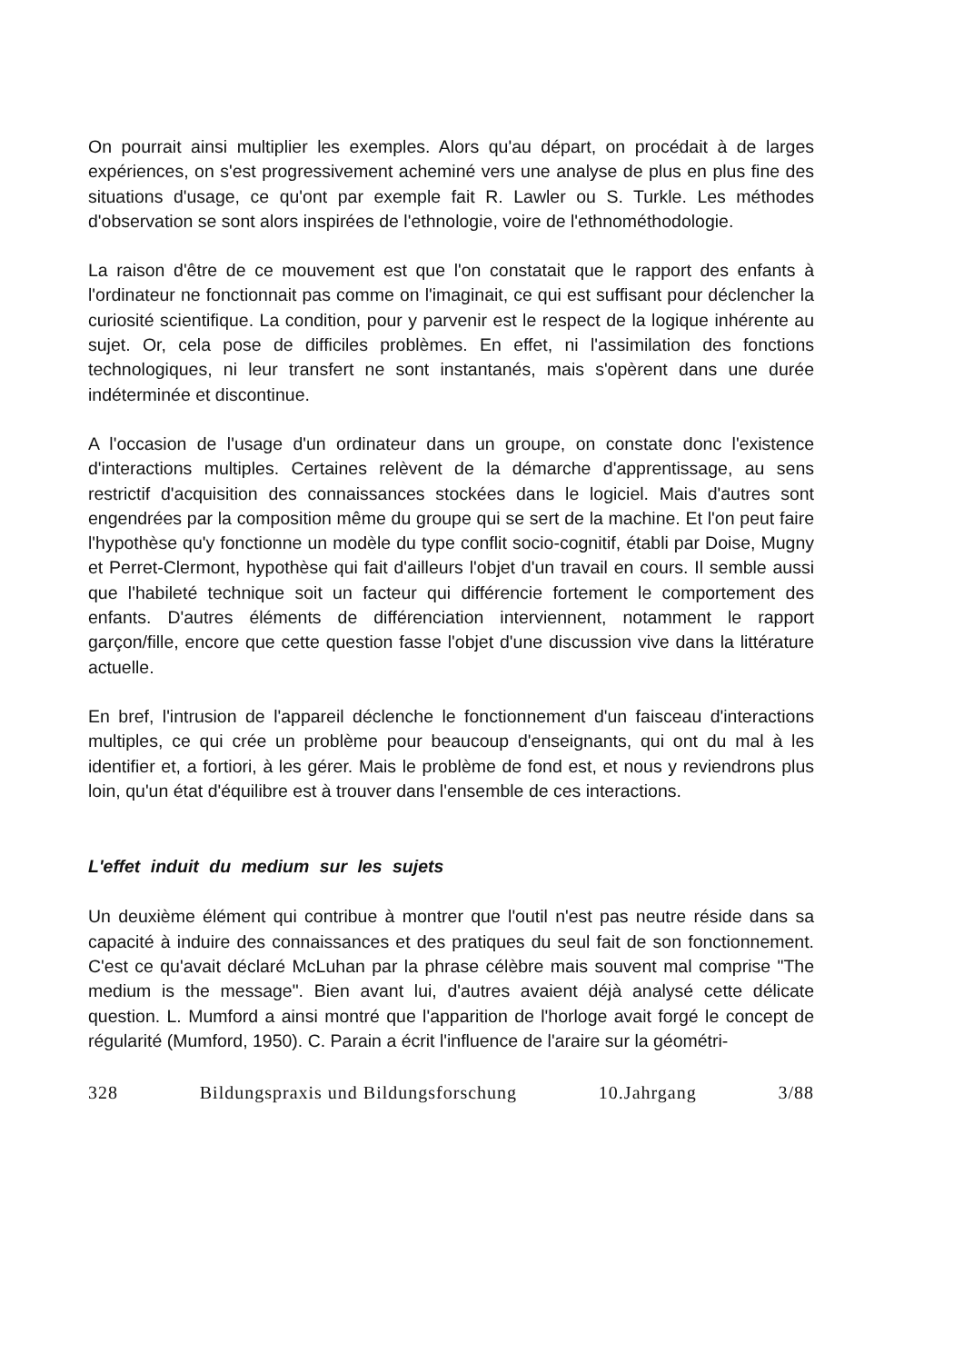On pourrait ainsi multiplier les exemples. Alors qu'au départ, on procédait à de larges expériences, on s'est progressivement acheminé vers une analyse de plus en plus fine des situations d'usage, ce qu'ont par exemple fait R. Lawler ou S. Turkle. Les méthodes d'observation se sont alors inspirées de l'ethnologie, voire de l'ethnométhodologie.
La raison d'être de ce mouvement est que l'on constatait que le rapport des enfants à l'ordinateur ne fonctionnait pas comme on l'imaginait, ce qui est suffisant pour déclencher la curiosité scientifique. La condition, pour y parvenir est le respect de la logique inhérente au sujet. Or, cela pose de difficiles problèmes. En effet, ni l'assimilation des fonctions technologiques, ni leur transfert ne sont instantanés, mais s'opèrent dans une durée indéterminée et discontinue.
A l'occasion de l'usage d'un ordinateur dans un groupe, on constate donc l'existence d'interactions multiples. Certaines relèvent de la démarche d'apprentissage, au sens restrictif d'acquisition des connaissances stockées dans le logiciel. Mais d'autres sont engendrées par la composition même du groupe qui se sert de la machine. Et l'on peut faire l'hypothèse qu'y fonctionne un modèle du type conflit socio-cognitif, établi par Doise, Mugny et Perret-Clermont, hypothèse qui fait d'ailleurs l'objet d'un travail en cours. Il semble aussi que l'habileté technique soit un facteur qui différencie fortement le comportement des enfants. D'autres éléments de différenciation interviennent, notamment le rapport garçon/fille, encore que cette question fasse l'objet d'une discussion vive dans la littérature actuelle.
En bref, l'intrusion de l'appareil déclenche le fonctionnement d'un faisceau d'interactions multiples, ce qui crée un problème pour beaucoup d'enseignants, qui ont du mal à les identifier et, a fortiori, à les gérer. Mais le problème de fond est, et nous y reviendrons plus loin, qu'un état d'équilibre est à trouver dans l'ensemble de ces interactions.
L'effet induit du medium sur les sujets
Un deuxième élément qui contribue à montrer que l'outil n'est pas neutre réside dans sa capacité à induire des connaissances et des pratiques du seul fait de son fonctionnement. C'est ce qu'avait déclaré McLuhan par la phrase célèbre mais souvent mal comprise "The medium is the message". Bien avant lui, d'autres avaient déjà analysé cette délicate question. L. Mumford a ainsi montré que l'apparition de l'horloge avait forgé le concept de régularité (Mumford, 1950). C. Parain a écrit l'influence de l'araire sur la géométri-
328 Bildungspraxis und Bildungsforschung 10.Jahrgang 3/88